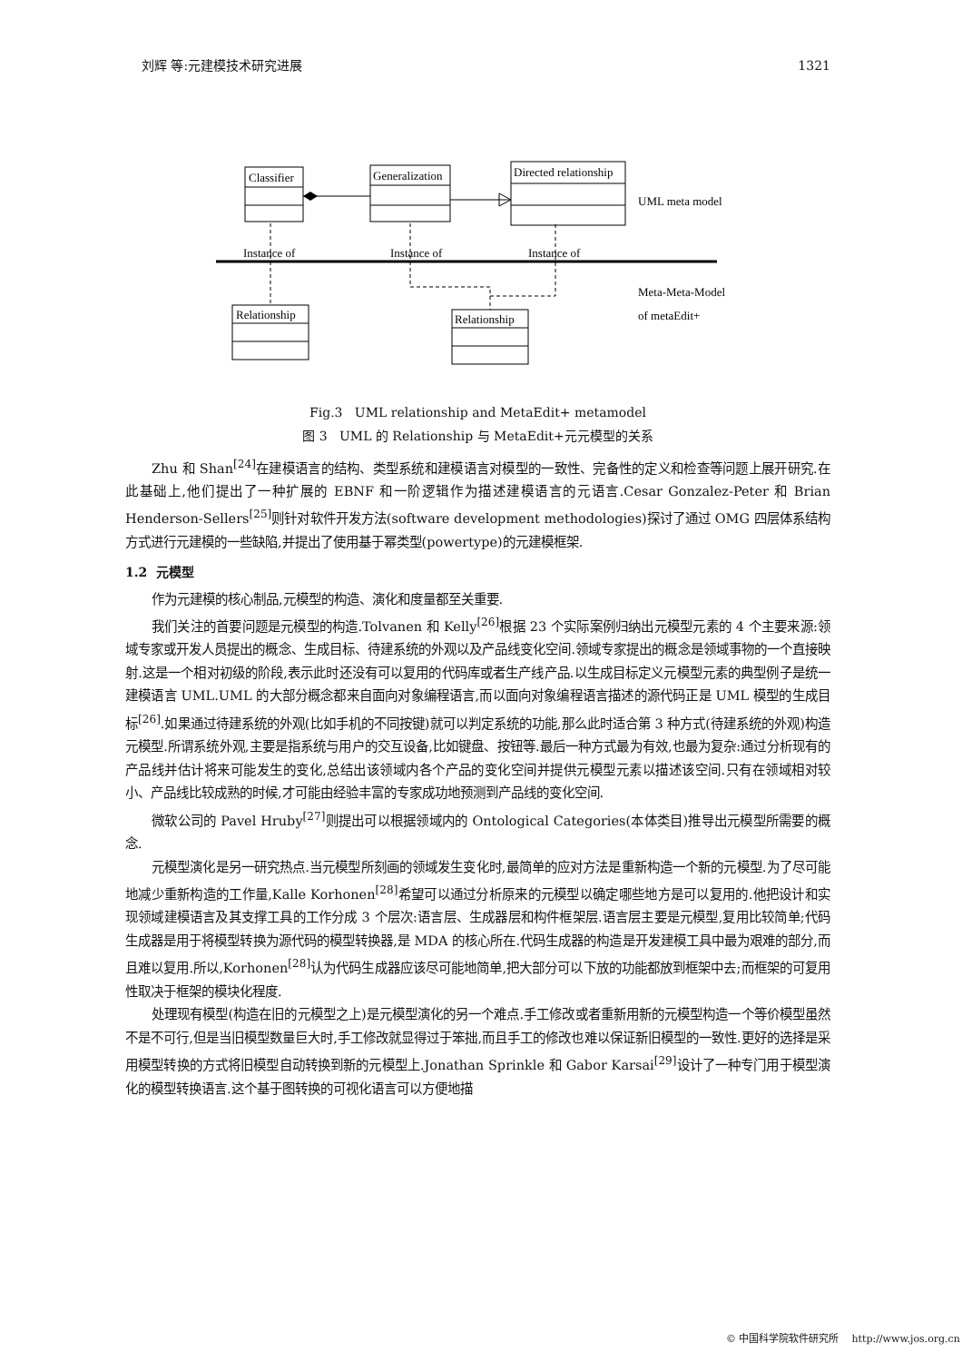刘辉 等:元建模技术研究进展 1321
Classifier
Generalization
Directed relationship
Relationship
Relationship
Instance of
Instance of
Instance of
UML meta model
Meta-Meta-Model
of metaEdit+
Fig.3 UML relationship and MetaEdit+ metamodel
图 3 UML 的 Relationship 与 MetaEdit+元元模型的关系
Zhu 和 Shan<sup>[24]</sup>在建模语言的结构、类型系统和建模语言对模型的一致性、完备性的定义和检查等问题上展开研究.在此基础上,他们提出了一种扩展的 EBNF 和一阶逻辑作为描述建模语言的元语言.Cesar Gonzalez-Peter 和 Brian Henderson-Sellers<sup>[25]</sup>则针对软件开发方法(software development methodologies)探讨了通过 OMG 四层体系结构方式进行元建模的一些缺陷,并提出了使用基于幂类型(powertype)的元建模框架.
1.2 元模型
作为元建模的核心制品,元模型的构造、演化和度量都至关重要.
我们关注的首要问题是元模型的构造.Tolvanen 和 Kelly<sup>[26]</sup>根据 23 个实际案例归纳出元模型元素的 4 个主要来源:领域专家或开发人员提出的概念、生成目标、待建系统的外观以及产品线变化空间.领域专家提出的概念是领域事物的一个直接映射.这是一个相对初级的阶段,表示此时还没有可以复用的代码库或者生产线产品.以生成目标定义元模型元素的典型例子是统一建模语言 UML.UML 的大部分概念都来自面向对象编程语言,而以面向对象编程语言描述的源代码正是 UML 模型的生成目标<sup>[26]</sup>.如果通过待建系统的外观(比如手机的不同按键)就可以判定系统的功能,那么此时适合第 3 种方式(待建系统的外观)构造元模型.所谓系统外观,主要是指系统与用户的交互设备,比如键盘、按钮等.最后一种方式最为有效,也最为复杂:通过分析现有的产品线并估计将来可能发生的变化,总结出该领域内各个产品的变化空间并提供元模型元素以描述该空间.只有在领域相对较小、产品线比较成熟的时候,才可能由经验丰富的专家成功地预测到产品线的变化空间.
微软公司的 Pavel Hruby<sup>[27]</sup>则提出可以根据领域内的 Ontological Categories(本体类目)推导出元模型所需要的概念.
元模型演化是另一研究热点.当元模型所刻画的领域发生变化时,最简单的应对方法是重新构造一个新的元模型.为了尽可能地减少重新构造的工作量,Kalle Korhonen<sup>[28]</sup>希望可以通过分析原来的元模型以确定哪些地方是可以复用的.他把设计和实现领域建模语言及其支撑工具的工作分成 3 个层次:语言层、生成器层和构件框架层.语言层主要是元模型,复用比较简单;代码生成器是用于将模型转换为源代码的模型转换器,是 MDA 的核心所在.代码生成器的构造是开发建模工具中最为艰难的部分,而且难以复用.所以,Korhonen<sup>[28]</sup>认为代码生成器应该尽可能地简单,把大部分可以下放的功能都放到框架中去;而框架的可复用性取决于框架的模块化程度.
处理现有模型(构造在旧的元模型之上)是元模型演化的另一个难点.手工修改或者重新用新的元模型构造一个等价模型虽然不是不可行,但是当旧模型数量巨大时,手工修改就显得过于笨拙,而且手工的修改也难以保证新旧模型的一致性.更好的选择是采用模型转换的方式将旧模型自动转换到新的元模型上.Jonathan Sprinkle 和 Gabor Karsai<sup>[29]</sup>设计了一种专门用于模型演化的模型转换语言.这个基于图转换的可视化语言可以方便地描
© 中国科学院软件研究所 http://www.jos.org.cn